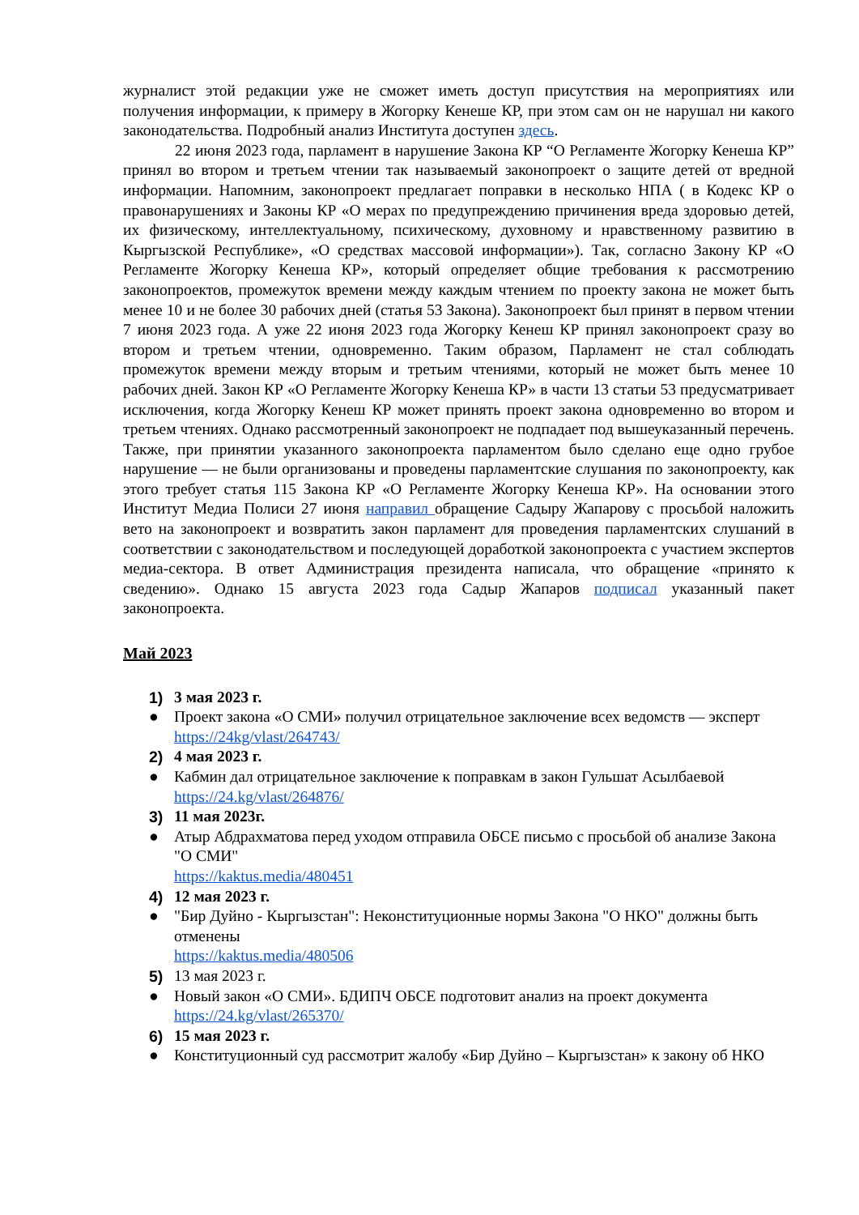журналист этой редакции уже не сможет иметь доступ присутствия на мероприятиях или получения информации, к примеру в Жогорку Кенеше КР, при этом сам он не нарушал ни какого законодательства. Подробный анализ Института доступен здесь.
22 июня 2023 года, парламент в нарушение Закона КР “О Регламенте Жогорку Кенеша КР” принял во втором и третьем чтении так называемый законопроект о защите детей от вредной информации. Напомним, законопроект предлагает поправки в несколько НПА ( в Кодекс КР о правонарушениях и Законы КР «О мерах по предупреждению причинения вреда здоровью детей, их физическому, интеллектуальному, психическому, духовному и нравственному развитию в Кыргызской Республике», «О средствах массовой информации»). Так, согласно Закону КР «О Регламенте Жогорку Кенеша КР», который определяет общие требования к рассмотрению законопроектов, промежуток времени между каждым чтением по проекту закона не может быть менее 10 и не более 30 рабочих дней (статья 53 Закона). Законопроект был принят в первом чтении 7 июня 2023 года. А уже 22 июня 2023 года Жогорку Кенеш КР принял законопроект сразу во втором и третьем чтении, одновременно. Таким образом, Парламент не стал соблюдать промежуток времени между вторым и третьим чтениями, который не может быть менее 10 рабочих дней. Закон КР «О Регламенте Жогорку Кенеша КР» в части 13 статьи 53 предусматривает исключения, когда Жогорку Кенеш КР может принять проект закона одновременно во втором и третьем чтениях. Однако рассмотренный законопроект не подпадает под вышеуказанный перечень. Также, при принятии указанного законопроекта парламентом было сделано еще одно грубое нарушение — не были организованы и проведены парламентские слушания по законопроекту, как этого требует статья 115 Закона КР «О Регламенте Жогорку Кенеша КР». На основании этого Институт Медиа Полиси 27 июня направил обращение Садыру Жапарову с просьбой наложить вето на законопроект и возвратить закон парламент для проведения парламентских слушаний в соответствии с законодательством и последующей доработкой законопроекта с участием экспертов медиа-сектора. В ответ Администрация президента написала, что обращение «принято к сведению». Однако 15 августа 2023 года Садыр Жапаров подписал указанный пакет законопроекта.
Май 2023
1) 3 мая 2023 г.
● Проект закона «О СМИ» получил отрицательное заключение всех ведомств — эксперт
https://24kg/vlast/264743/
2) 4 мая 2023 г.
● Кабмин дал отрицательное заключение к поправкам в закон Гульшат Асылбаевой
https://24.kg/vlast/264876/
3) 11 мая 2023г.
● Атыр Абдрахматова перед уходом отправила ОБСЕ письмо с просьбой об анализе Закона "О СМИ"
https://kaktus.media/480451
4) 12 мая 2023 г.
● "Бир Дуйно - Кыргызстан": Неконституционные нормы Закона "О НКО" должны быть отменены
https://kaktus.media/480506
5) 13 мая 2023 г.
● Новый закон «О СМИ». БДИПЧ ОБСЕ подготовит анализ на проект документа
https://24.kg/vlast/265370/
6) 15 мая 2023 г.
● Конституционный суд рассмотрит жалобу «Бир Дуйно – Кыргызстан» к закону об НКО